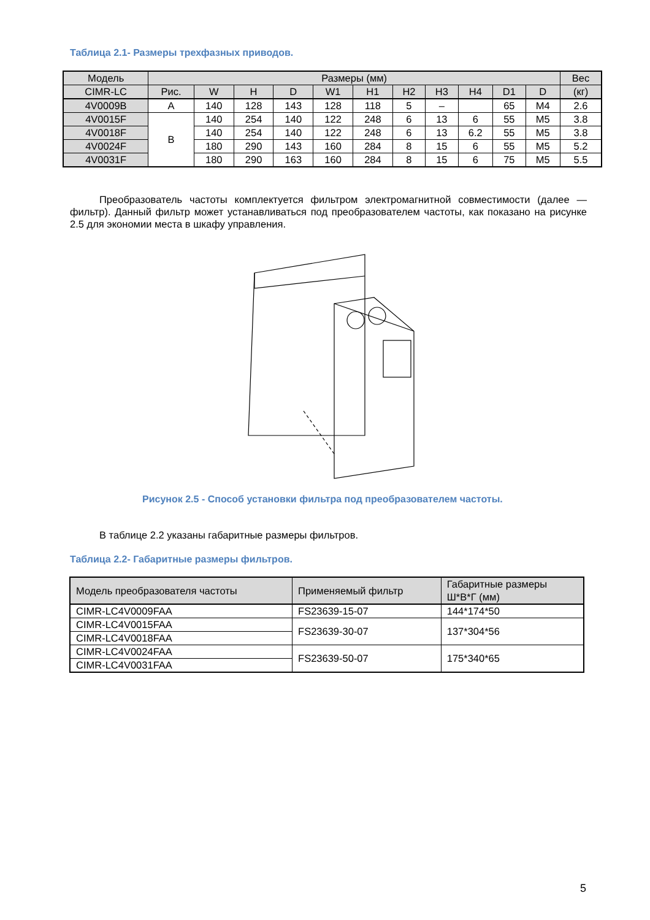Таблица 2.1- Размеры трехфазных приводов.
| Модель | Размеры (мм) | | | | | | | | | | | Вес |
| --- | --- | --- | --- | --- | --- | --- | --- | --- | --- | --- | --- | --- |
| CIMR-LC | Рис. | W | H | D | W1 | H1 | H2 | H3 | H4 | D1 | D | (кг) |
| 4V0009B | A | 140 | 128 | 143 | 128 | 118 | 5 | – | | 65 | M4 | 2.6 |
| 4V0015F | B | 140 | 254 | 140 | 122 | 248 | 6 | 13 | 6 | 55 | M5 | 3.8 |
| 4V0018F | | 140 | 254 | 140 | 122 | 248 | 6 | 13 | 6.2 | 55 | M5 | 3.8 |
| 4V0024F | | 180 | 290 | 143 | 160 | 284 | 8 | 15 | 6 | 55 | M5 | 5.2 |
| 4V0031F | | 180 | 290 | 163 | 160 | 284 | 8 | 15 | 6 | 75 | M5 | 5.5 |
Преобразователь частоты комплектуется фильтром электромагнитной совместимости (далее — фильтр). Данный фильтр может устанавливаться под преобразователем частоты, как показано на рисунке 2.5 для экономии места в шкафу управления.
Рисунок 2.5 - Способ установки фильтра под преобразователем частоты.
В таблице 2.2 указаны габаритные размеры фильтров.
Таблица 2.2- Габаритные размеры фильтров.
| Модель преобразователя частоты | Применяемый фильтр | Габаритные размеры Ш*В*Г (мм) |
| --- | --- | --- |
| CIMR-LC4V0009FAA | FS23639-15-07 | 144*174*50 |
| CIMR-LC4V0015FAA | FS23639-30-07 | 137*304*56 |
| CIMR-LC4V0018FAA | | |
| CIMR-LC4V0024FAA | FS23639-50-07 | 175*340*65 |
| CIMR-LC4V0031FAA | | |
5